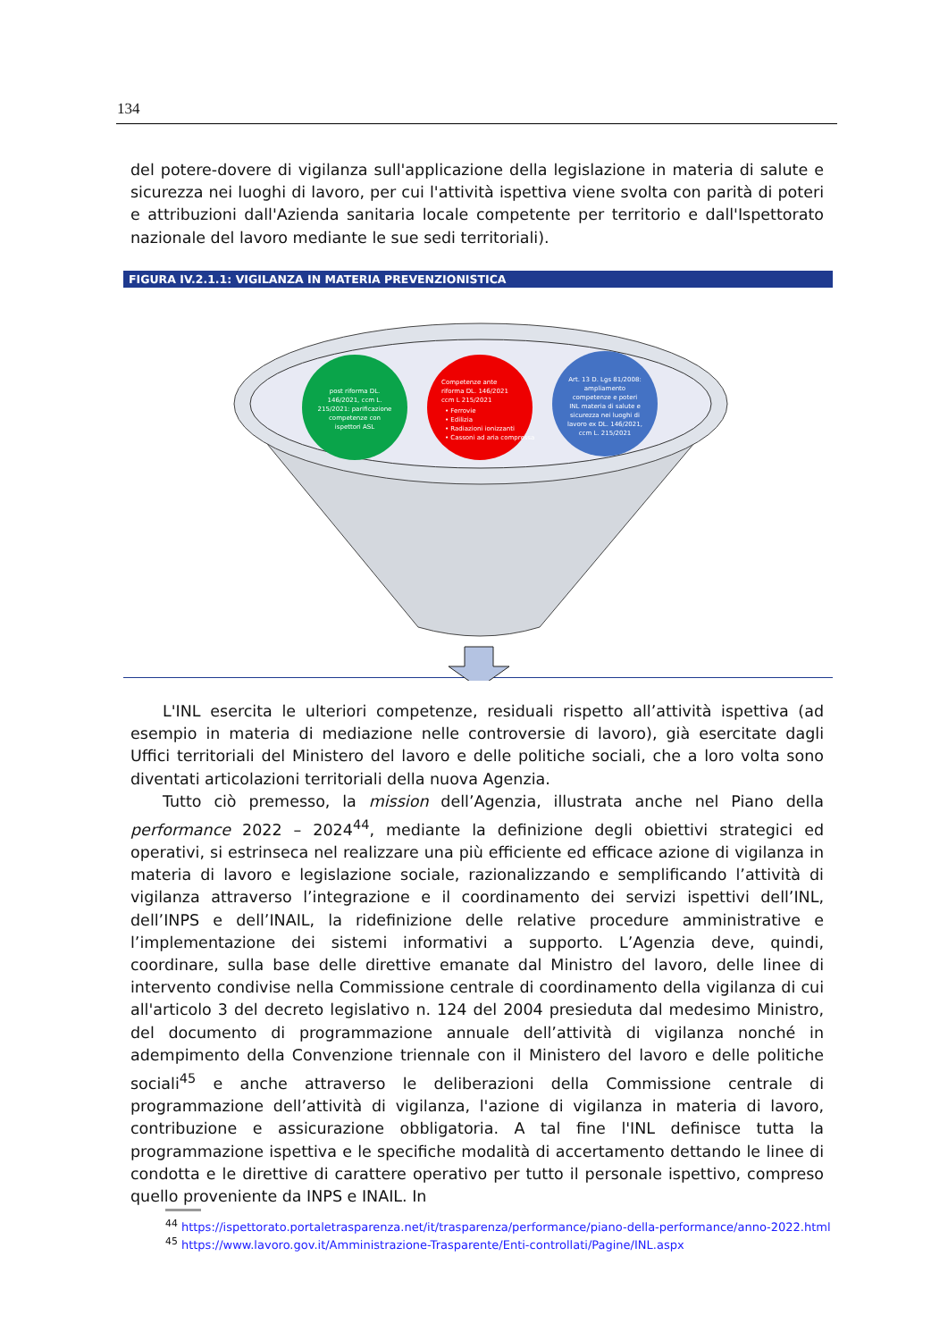134
del potere-dovere di vigilanza sull'applicazione della legislazione in materia di salute e sicurezza nei luoghi di lavoro, per cui l'attività ispettiva viene svolta con parità di poteri e attribuzioni dall'Azienda sanitaria locale competente per territorio e dall'Ispettorato nazionale del lavoro mediante le sue sedi territoriali).
FIGURA IV.2.1.1: VIGILANZA IN MATERIA PREVENZIONISTICA
post riforma DL. 146/2021, ccm L. 215/2021: parificazione competenze con ispettori ASL
Competenze ante riforma DL. 146/2021 ccm L 215/2021 • Ferrovie • Edilizia • Radiazioni ionizzanti • Cassoni ad aria compressa
Art. 13 D. Lgs 81/2008: ampliamento competenze e poteri INL materia di salute e sicurezza nei luoghi di lavoro ex DL. 146/2021, ccm L. 215/2021
L'INL esercita le ulteriori competenze, residuali rispetto all’attività ispettiva (ad esempio in materia di mediazione nelle controversie di lavoro), già esercitate dagli Uffici territoriali del Ministero del lavoro e delle politiche sociali, che a loro volta sono diventati articolazioni territoriali della nuova Agenzia.
Tutto ciò premesso, la mission dell’Agenzia, illustrata anche nel Piano della performance 2022 – 2024<sup>44</sup>, mediante la definizione degli obiettivi strategici ed operativi, si estrinseca nel realizzare una più efficiente ed efficace azione di vigilanza in materia di lavoro e legislazione sociale, razionalizzando e semplificando l’attività di vigilanza attraverso l’integrazione e il coordinamento dei servizi ispettivi dell’INL, dell’INPS e dell’INAIL, la ridefinizione delle relative procedure amministrative e l’implementazione dei sistemi informativi a supporto. L’Agenzia deve, quindi, coordinare, sulla base delle direttive emanate dal Ministro del lavoro, delle linee di intervento condivise nella Commissione centrale di coordinamento della vigilanza di cui all'articolo 3 del decreto legislativo n. 124 del 2004 presieduta dal medesimo Ministro, del documento di programmazione annuale dell’attività di vigilanza nonché in adempimento della Convenzione triennale con il Ministero del lavoro e delle politiche sociali<sup>45</sup> e anche attraverso le deliberazioni della Commissione centrale di programmazione dell’attività di vigilanza, l'azione di vigilanza in materia di lavoro, contribuzione e assicurazione obbligatoria. A tal fine l'INL definisce tutta la programmazione ispettiva e le specifiche modalità di accertamento dettando le linee di condotta e le direttive di carattere operativo per tutto il personale ispettivo, compreso quello proveniente da INPS e INAIL. In
<sup>44</sup> https://ispettorato.portaletrasparenza.net/it/trasparenza/performance/piano-della-performance/anno-2022.html
<sup>45</sup> https://www.lavoro.gov.it/Amministrazione-Trasparente/Enti-controllati/Pagine/INL.aspx